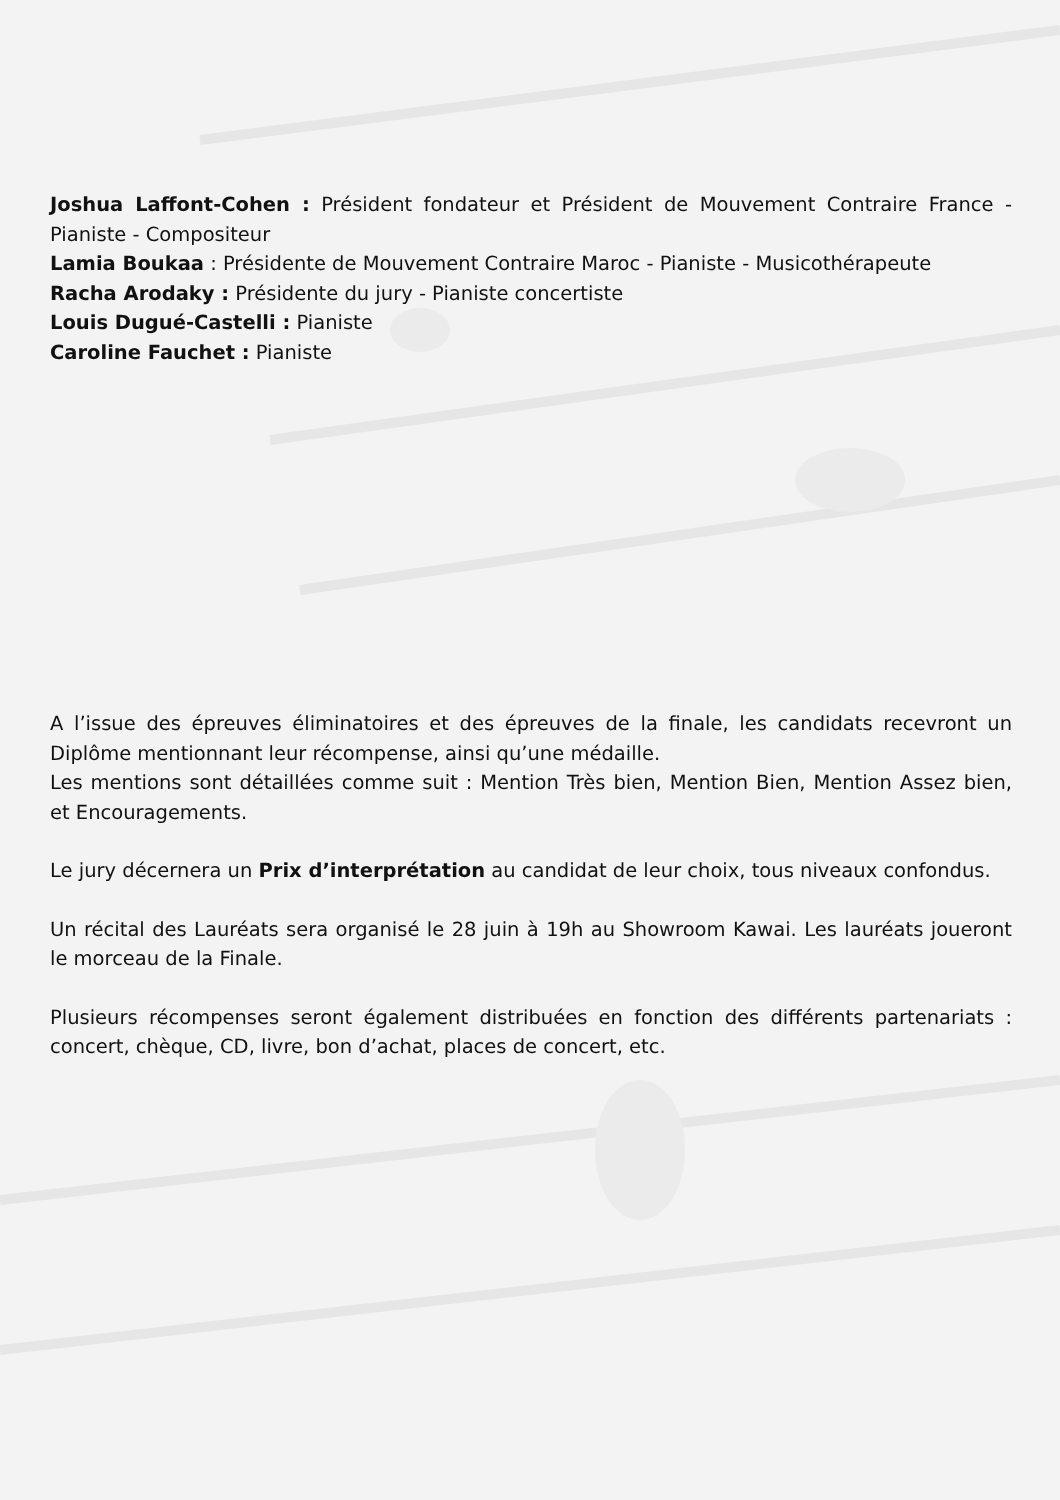Joshua Laffont-Cohen : Président fondateur et Président de Mouvement Contraire France - Pianiste - Compositeur
Lamia Boukaa : Présidente de Mouvement Contraire Maroc - Pianiste - Musicothérapeute
Racha Arodaky : Présidente du jury - Pianiste concertiste
Louis Dugué-Castelli : Pianiste
Caroline Fauchet : Pianiste
A l’issue des épreuves éliminatoires et des épreuves de la finale, les candidats recevront un Diplôme mentionnant leur récompense, ainsi qu’une médaille.
Les mentions sont détaillées comme suit : Mention Très bien, Mention Bien, Mention Assez bien, et Encouragements.
Le jury décernera un Prix d’interprétation au candidat de leur choix, tous niveaux confondus.
Un récital des Lauréats sera organisé le 28 juin à 19h au Showroom Kawai. Les lauréats joueront le morceau de la Finale.
Plusieurs récompenses seront également distribuées en fonction des différents partenariats : concert, chèque, CD, livre, bon d’achat, places de concert, etc.